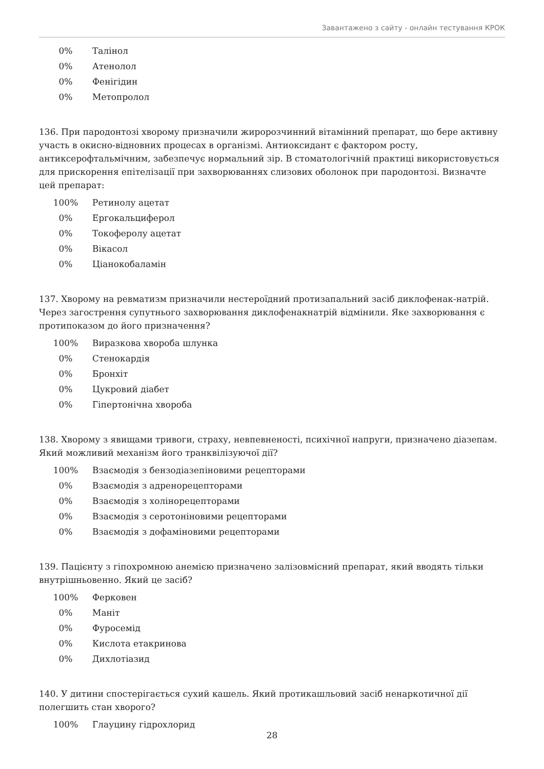Завантажено з сайту - онлайн тестування КРОК
| 0% | Талінол |
| 0% | Атенолол |
| 0% | Фенігідин |
| 0% | Метопролол |
136. При пародонтозі хворому призначили жиророзчинний вітамінний препарат, що бере активну участь в окисно-відновних процесах в організмі. Антиоксидант є фактором росту, антиксерофтальмічним, забезпечує нормальний зір. В стоматологічній практиці використовується для прискорення епітелізації при захворюваннях слизових оболонок при пародонтозі. Визначте цей препарат:
| 100% | Ретинолу ацетат |
| 0% | Ергокальциферол |
| 0% | Токоферолу ацетат |
| 0% | Вікасол |
| 0% | Ціанокобаламін |
137. Хворому на ревматизм призначили нестероїдний протизапальний засіб диклофенак-натрій. Через загострення супутнього захворювання диклофенакнатрій відмінили. Яке захворювання є протипоказом до його призначення?
| 100% | Виразкова хвороба шлунка |
| 0% | Стенокардія |
| 0% | Бронхіт |
| 0% | Цукровий діабет |
| 0% | Гіпертонічна хвороба |
138. Хворому з явищами тривоги, страху, невпевненості, психічної напруги, призначено діазепам. Який можливий механізм його транквілізуючої дії?
| 100% | Взаємодія з бензодіазепіновими рецепторами |
| 0% | Взаємодія з адренорецепторами |
| 0% | Взаємодія з холінорецепторами |
| 0% | Взаємодія з серотоніновими рецепторами |
| 0% | Взаємодія з дофаміновими рецепторами |
139. Пацієнту з гіпохромною анемією призначено залізовмісний препарат, який вводять тільки внутрішньовенно. Який це засіб?
| 100% | Ферковен |
| 0% | Маніт |
| 0% | Фуросемід |
| 0% | Кислота етакринова |
| 0% | Дихлотіазид |
140. У дитини спостерігається сухий кашель. Який протикашльовий засіб ненаркотичної дії полегшить стан хворого?
| 100% | Глауцину гідрохлорид |
28